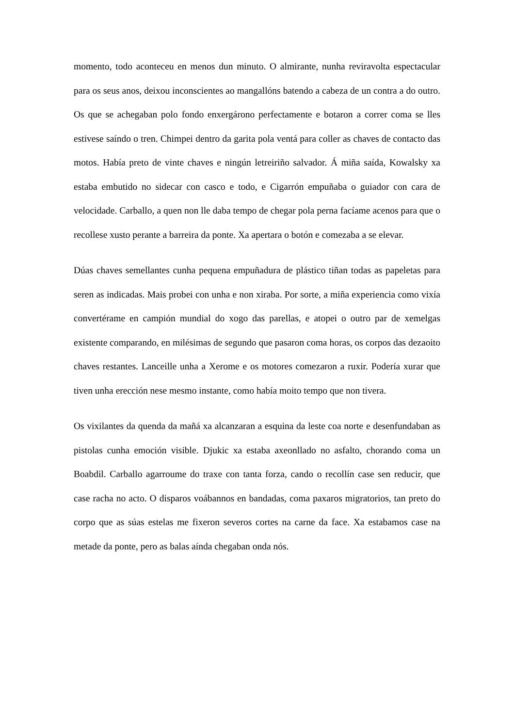momento, todo aconteceu en menos dun minuto. O almirante, nunha reviravolta espectacular para os seus anos, deixou inconscientes ao mangallóns batendo a cabeza de un contra a do outro. Os que se achegaban polo fondo enxergárono perfectamente e botaron a correr coma se lles estivese saíndo o tren. Chimpei dentro da garita pola ventá para coller as chaves de contacto das motos. Había preto de vinte chaves e ningún letreiriño salvador. Á miña saída, Kowalsky xa estaba embutido no sidecar con casco e todo, e Cigarrón empuñaba o guiador con cara de velocidade. Carballo, a quen non lle daba tempo de chegar pola perna facíame acenos para que o recollese xusto perante a barreira da ponte. Xa apertara o botón e comezaba a se elevar.
Dúas chaves semellantes cunha pequena empuñadura de plástico tiñan todas as papeletas para seren as indicadas. Mais probei con unha e non xiraba. Por sorte, a miña experiencia como vixía convertérame en campión mundial do xogo das parellas, e atopei o outro par de xemelgas existente comparando, en milésimas de segundo que pasaron coma horas, os corpos das dezaoito chaves restantes. Lanceille unha a Xerome e os motores comezaron a ruxir. Podería xurar que tiven unha erección nese mesmo instante, como había moito tempo que non tivera.
Os vixilantes da quenda da mañá xa alcanzaran a esquina da leste coa norte e desenfundaban as pistolas cunha emoción visible. Djukic xa estaba axeonllado no asfalto, chorando coma un Boabdil. Carballo agarroume do traxe con tanta forza, cando o recollín case sen reducir, que case racha no acto. O disparos voábannos en bandadas, coma paxaros migratorios, tan preto do corpo que as súas estelas me fixeron severos cortes na carne da face. Xa estabamos case na metade da ponte, pero as balas aínda chegaban onda nós.